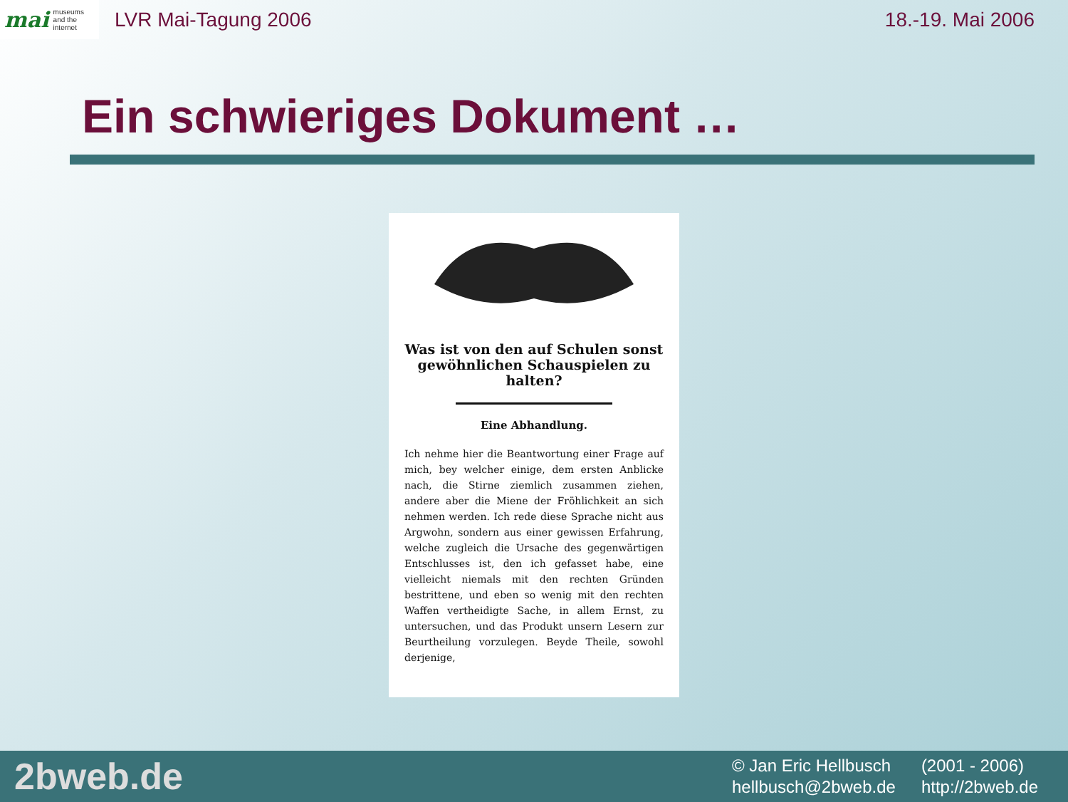mai museums
and the
internet
LVR Mai-Tagung 2006 18.-19. Mai 2006
Ein schwieriges Dokument …
Was ist von den auf Schulen sonst gewöhnlichen Schauspielen zu halten?
Eine Abhandlung.
Ich nehme hier die Beantwortung einer Frage auf mich, bey welcher einige, dem ersten Anblicke nach, die Stirne ziemlich zusammen ziehen, andere aber die Miene der Fröhlichkeit an sich nehmen werden. Ich rede diese Sprache nicht aus Argwohn, sondern aus einer gewissen Erfahrung, welche zugleich die Ursache des gegenwärtigen Entschlusses ist, den ich gefasset habe, eine vielleicht niemals mit den rechten Gründen bestrittene, und eben so wenig mit den rechten Waffen vertheidigte Sache, in allem Ernst, zu untersuchen, und das Produkt unsern Lesern zur Beurtheilung vorzulegen. Beyde Theile, sowohl derjenige,
2bweb.de
© Jan Eric Hellbusch (2001 - 2006) hellbusch@2bweb.de http://2bweb.de